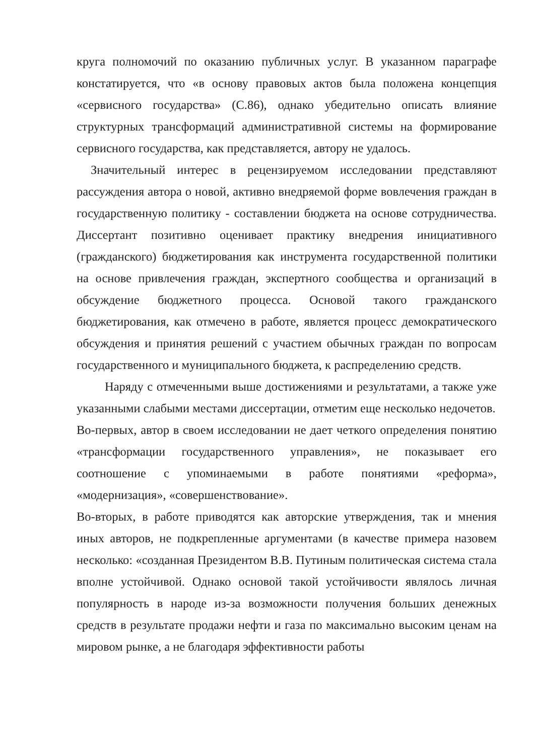круга полномочий по оказанию публичных услуг. В указанном параграфе констатируется, что «в основу правовых актов была положена концепция «сервисного государства» (С.86), однако убедительно описать влияние структурных трансформаций административной системы на формирование сервисного государства, как представляется, автору не удалось.
Значительный интерес в рецензируемом исследовании представляют рассуждения автора о новой, активно внедряемой форме вовлечения граждан в государственную политику - составлении бюджета на основе сотрудничества. Диссертант позитивно оценивает практику внедрения инициативного (гражданского) бюджетирования как инструмента государственной политики на основе привлечения граждан, экспертного сообщества и организаций в обсуждение бюджетного процесса. Основой такого гражданского бюджетирования, как отмечено в работе, является процесс демократического обсуждения и принятия решений с участием обычных граждан по вопросам государственного и муниципального бюджета, к распределению средств.
Наряду с отмеченными выше достижениями и результатами, а также уже указанными слабыми местами диссертации, отметим еще несколько недочетов.
Во-первых, автор в своем исследовании не дает четкого определения понятию «трансформации государственного управления», не показывает его соотношение с упоминаемыми в работе понятиями «реформа», «модернизация», «совершенствование».
Во-вторых, в работе приводятся как авторские утверждения, так и мнения иных авторов, не подкрепленные аргументами (в качестве примера назовем несколько: «созданная Президентом В.В. Путиным политическая система стала вполне устойчивой. Однако основой такой устойчивости являлось личная популярность в народе из-за возможности получения больших денежных средств в результате продажи нефти и газа по максимально высоким ценам на мировом рынке, а не благодаря эффективности работы